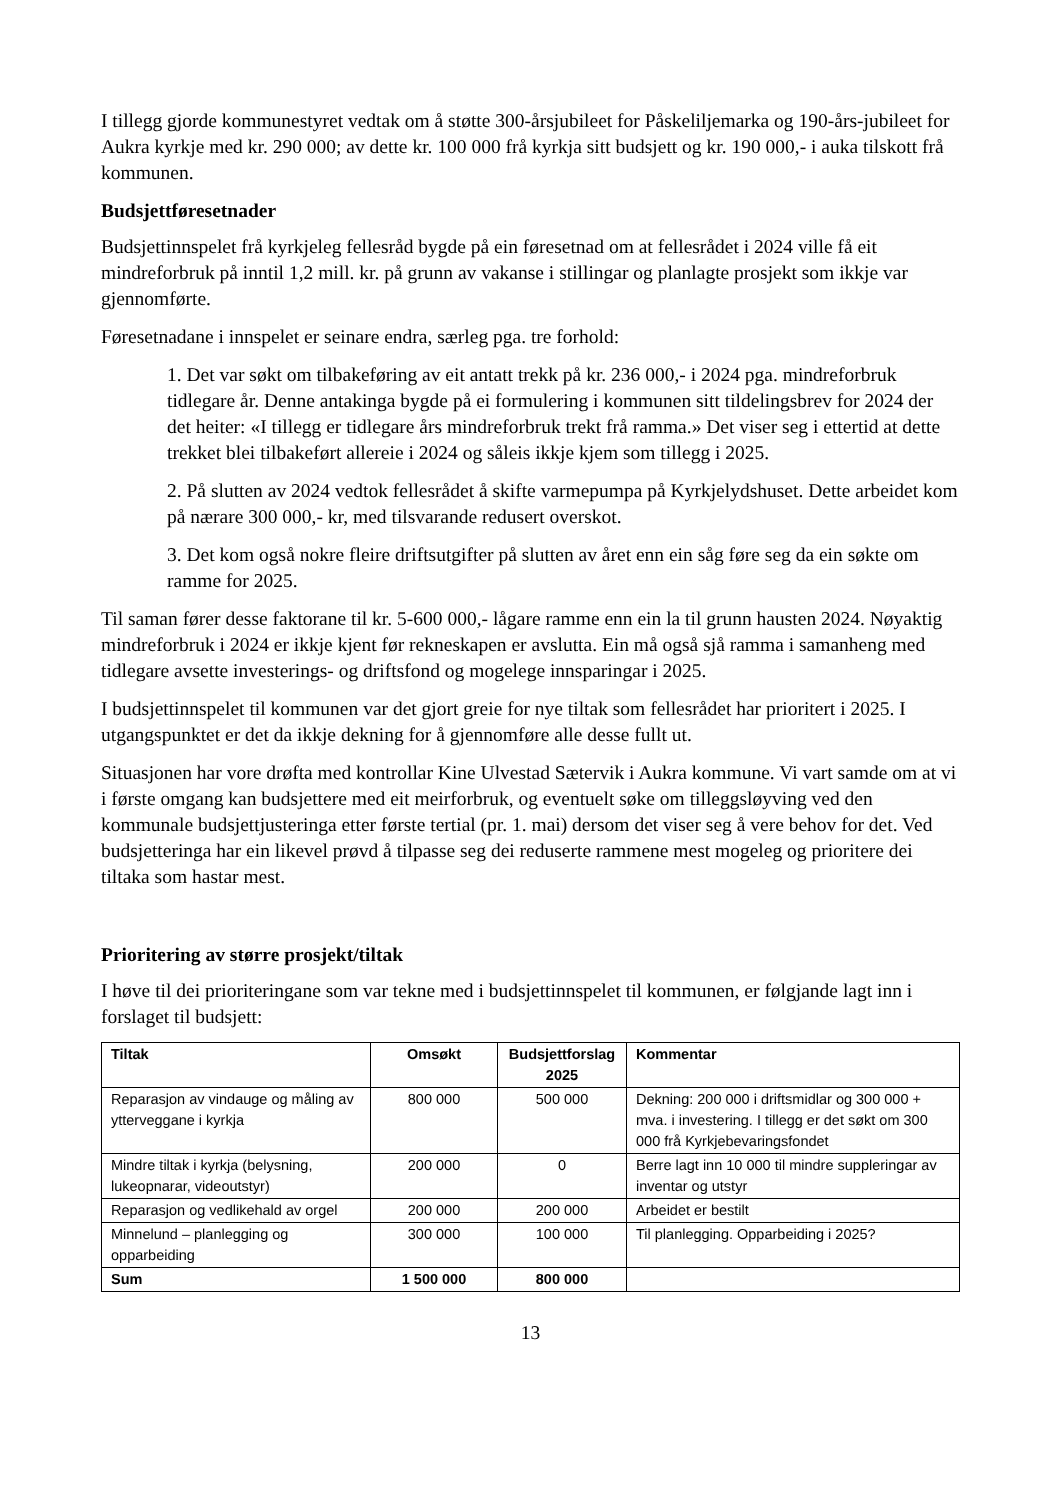I tillegg gjorde kommunestyret vedtak om å støtte 300-årsjubileet for Påskeliljemarka og 190-års-jubileet for Aukra kyrkje med kr. 290 000; av dette kr. 100 000 frå kyrkja sitt budsjett og kr. 190 000,- i auka tilskott frå kommunen.
Budsjettføresetnader
Budsjettinnspelet frå kyrkjeleg fellesråd bygde på ein føresetnad om at fellesrådet i 2024 ville få eit mindreforbruk på inntil 1,2 mill. kr. på grunn av vakanse i stillingar og planlagte prosjekt som ikkje var gjennomførte.
Føresetnadane i innspelet er seinare endra, særleg pga. tre forhold:
1. Det var søkt om tilbakeføring av eit antatt trekk på kr. 236 000,- i 2024 pga. mindreforbruk tidlegare år. Denne antakinga bygde på ei formulering i kommunen sitt tildelingsbrev for 2024 der det heiter: «I tillegg er tidlegare års mindreforbruk trekt frå ramma.» Det viser seg i ettertid at dette trekket blei tilbakeført allereie i 2024 og såleis ikkje kjem som tillegg i 2025.
2. På slutten av 2024 vedtok fellesrådet å skifte varmepumpa på Kyrkjelydshuset. Dette arbeidet kom på nærare 300 000,- kr, med tilsvarande redusert overskot.
3. Det kom også nokre fleire driftsutgifter på slutten av året enn ein såg føre seg da ein søkte om ramme for 2025.
Til saman fører desse faktorane til kr. 5-600 000,- lågare ramme enn ein la til grunn hausten 2024. Nøyaktig mindreforbruk i 2024 er ikkje kjent før rekneskapen er avslutta. Ein må også sjå ramma i samanheng med tidlegare avsette investerings- og driftsfond og mogelege innsparingar i 2025.
I budsjettinnspelet til kommunen var det gjort greie for nye tiltak som fellesrådet har prioritert i 2025. I utgangspunktet er det da ikkje dekning for å gjennomføre alle desse fullt ut.
Situasjonen har vore drøfta med kontrollar Kine Ulvestad Sætervik i Aukra kommune. Vi vart samde om at vi i første omgang kan budsjettere med eit meirforbruk, og eventuelt søke om tilleggsløyving ved den kommunale budsjettjusteringa etter første tertial (pr. 1. mai) dersom det viser seg å vere behov for det. Ved budsjetteringa har ein likevel prøvd å tilpasse seg dei reduserte rammene mest mogeleg og prioritere dei tiltaka som hastar mest.
Prioritering av større prosjekt/tiltak
I høve til dei prioriteringane som var tekne med i budsjettinnspelet til kommunen, er følgjande lagt inn i forslaget til budsjett:
| Tiltak | Omsøkt | Budsjettforslag 2025 | Kommentar |
| --- | --- | --- | --- |
| Reparasjon av vindauge og måling av ytterveggane i kyrkja | 800 000 | 500 000 | Dekning: 200 000 i driftsmidlar og 300 000 + mva. i investering. I tillegg er det søkt om 300 000 frå Kyrkjebevaringsfondet |
| Mindre tiltak i kyrkja (belysning, lukeopnarar, videoutstyr) | 200 000 | 0 | Berre lagt inn 10 000 til mindre suppleringar av inventar og utstyr |
| Reparasjon og vedlikehald av orgel | 200 000 | 200 000 | Arbeidet er bestilt |
| Minnelund – planlegging og opparbeiding | 300 000 | 100 000 | Til planlegging. Opparbeiding i 2025? |
| Sum | 1 500 000 | 800 000 | |
13